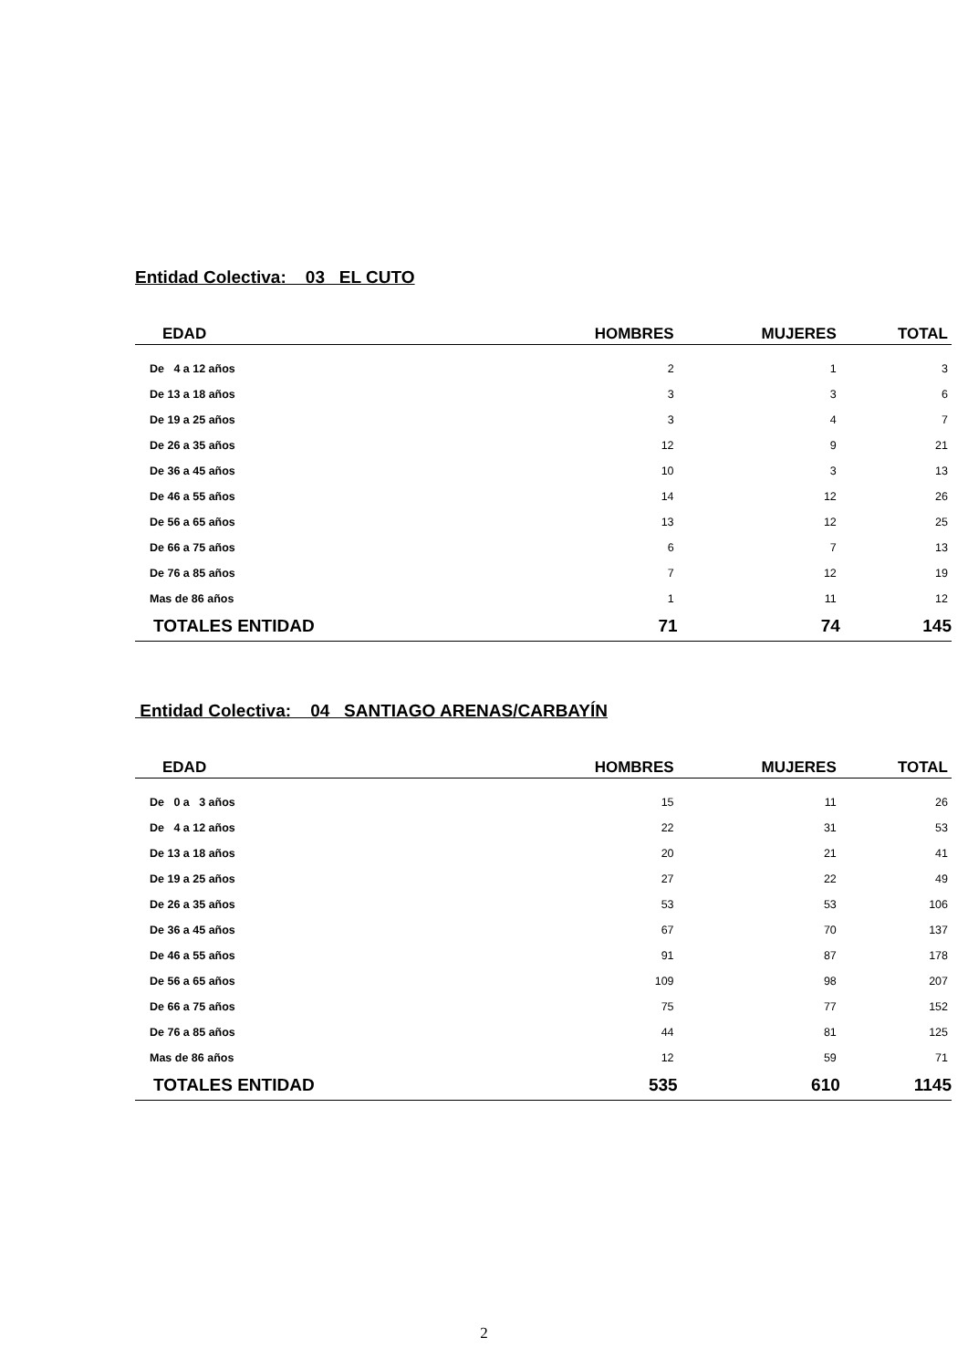Entidad Colectiva: 03 EL CUTO
| EDAD | HOMBRES | MUJERES | TOTAL |
| --- | --- | --- | --- |
| De 4 a 12 años | 2 | 1 | 3 |
| De 13 a 18 años | 3 | 3 | 6 |
| De 19 a 25 años | 3 | 4 | 7 |
| De 26 a 35 años | 12 | 9 | 21 |
| De 36 a 45 años | 10 | 3 | 13 |
| De 46 a 55 años | 14 | 12 | 26 |
| De 56 a 65 años | 13 | 12 | 25 |
| De 66 a 75 años | 6 | 7 | 13 |
| De 76 a 85 años | 7 | 12 | 19 |
| Mas de 86 años | 1 | 11 | 12 |
| TOTALES ENTIDAD | 71 | 74 | 145 |
Entidad Colectiva: 04 SANTIAGO ARENAS/CARBAYÍN
| EDAD | HOMBRES | MUJERES | TOTAL |
| --- | --- | --- | --- |
| De 0 a 3 años | 15 | 11 | 26 |
| De 4 a 12 años | 22 | 31 | 53 |
| De 13 a 18 años | 20 | 21 | 41 |
| De 19 a 25 años | 27 | 22 | 49 |
| De 26 a 35 años | 53 | 53 | 106 |
| De 36 a 45 años | 67 | 70 | 137 |
| De 46 a 55 años | 91 | 87 | 178 |
| De 56 a 65 años | 109 | 98 | 207 |
| De 66 a 75 años | 75 | 77 | 152 |
| De 76 a 85 años | 44 | 81 | 125 |
| Mas de 86 años | 12 | 59 | 71 |
| TOTALES ENTIDAD | 535 | 610 | 1145 |
2